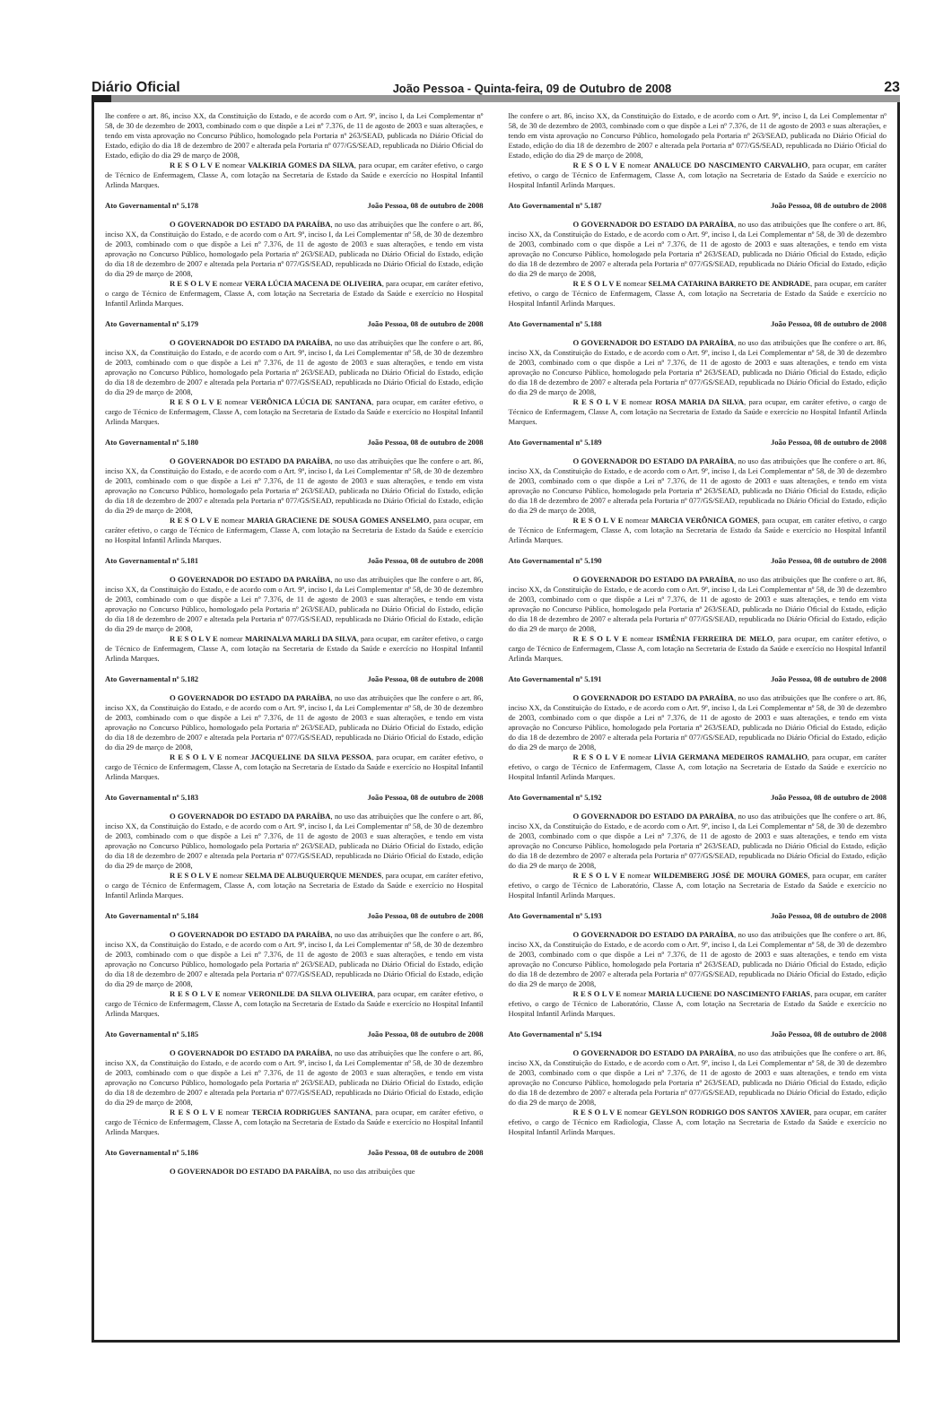Diário Oficial João Pessoa - Quinta-feira, 09 de Outubro de 2008 23
lhe confere o art. 86, inciso XX, da Constituição do Estado, e de acordo com o Art. 9º, inciso I, da Lei Complementar nº 58, de 30 de dezembro de 2003, combinado com o que dispõe a Lei nº 7.376, de 11 de agosto de 2003 e suas alterações, e tendo em vista aprovação no Concurso Público, homologado pela Portaria nº 263/SEAD, publicada no Diário Oficial do Estado, edição do dia 18 de dezembro de 2007 e alterada pela Portaria nº 077/GS/SEAD, republicada no Diário Oficial do Estado, edição do dia 29 de março de 2008,
R E S O L V E nomear VALKIRIA GOMES DA SILVA, para ocupar, em caráter efetivo, o cargo de Técnico de Enfermagem, Classe A, com lotação na Secretaria de Estado da Saúde e exercício no Hospital Infantil Arlinda Marques.
Ato Governamental nº 5.178 João Pessoa, 08 de outubro de 2008
O GOVERNADOR DO ESTADO DA PARAÍBA, no uso das atribuições que lhe confere o art. 86, inciso XX, da Constituição do Estado, e de acordo com o Art. 9º, inciso I, da Lei Complementar nº 58, de 30 de dezembro de 2003, combinado com o que dispõe a Lei nº 7.376, de 11 de agosto de 2003 e suas alterações, e tendo em vista aprovação no Concurso Público, homologado pela Portaria nº 263/SEAD, publicada no Diário Oficial do Estado, edição do dia 18 de dezembro de 2007 e alterada pela Portaria nº 077/GS/SEAD, republicada no Diário Oficial do Estado, edição do dia 29 de março de 2008,
R E S O L V E nomear VERA LÚCIA MACENA DE OLIVEIRA, para ocupar, em caráter efetivo, o cargo de Técnico de Enfermagem, Classe A, com lotação na Secretaria de Estado da Saúde e exercício no Hospital Infantil Arlinda Marques.
Ato Governamental nº 5.179 João Pessoa, 08 de outubro de 2008
O GOVERNADOR DO ESTADO DA PARAÍBA, no uso das atribuições que lhe confere o art. 86, inciso XX, da Constituição do Estado, e de acordo com o Art. 9º, inciso I, da Lei Complementar nº 58, de 30 de dezembro de 2003, combinado com o que dispõe a Lei nº 7.376, de 11 de agosto de 2003 e suas alterações, e tendo em vista aprovação no Concurso Público, homologado pela Portaria nº 263/SEAD, publicada no Diário Oficial do Estado, edição do dia 18 de dezembro de 2007 e alterada pela Portaria nº 077/GS/SEAD, republicada no Diário Oficial do Estado, edição do dia 29 de março de 2008,
R E S O L V E nomear VERÔNICA LÚCIA DE SANTANA, para ocupar, em caráter efetivo, o cargo de Técnico de Enfermagem, Classe A, com lotação na Secretaria de Estado da Saúde e exercício no Hospital Infantil Arlinda Marques.
Ato Governamental nº 5.180 João Pessoa, 08 de outubro de 2008
O GOVERNADOR DO ESTADO DA PARAÍBA, no uso das atribuições que lhe confere o art. 86, inciso XX, da Constituição do Estado, e de acordo com o Art. 9º, inciso I, da Lei Complementar nº 58, de 30 de dezembro de 2003, combinado com o que dispõe a Lei nº 7.376, de 11 de agosto de 2003 e suas alterações, e tendo em vista aprovação no Concurso Público, homologado pela Portaria nº 263/SEAD, publicada no Diário Oficial do Estado, edição do dia 18 de dezembro de 2007 e alterada pela Portaria nº 077/GS/SEAD, republicada no Diário Oficial do Estado, edição do dia 29 de março de 2008,
R E S O L V E nomear MARIA GRACIENE DE SOUSA GOMES ANSELMO, para ocupar, em caráter efetivo, o cargo de Técnico de Enfermagem, Classe A, com lotação na Secretaria de Estado da Saúde e exercício no Hospital Infantil Arlinda Marques.
Ato Governamental nº 5.181 João Pessoa, 08 de outubro de 2008
O GOVERNADOR DO ESTADO DA PARAÍBA, no uso das atribuições que lhe confere o art. 86, inciso XX, da Constituição do Estado, e de acordo com o Art. 9º, inciso I, da Lei Complementar nº 58, de 30 de dezembro de 2003, combinado com o que dispõe a Lei nº 7.376, de 11 de agosto de 2003 e suas alterações, e tendo em vista aprovação no Concurso Público, homologado pela Portaria nº 263/SEAD, publicada no Diário Oficial do Estado, edição do dia 18 de dezembro de 2007 e alterada pela Portaria nº 077/GS/SEAD, republicada no Diário Oficial do Estado, edição do dia 29 de março de 2008,
R E S O L V E nomear MARINALVA MARLI DA SILVA, para ocupar, em caráter efetivo, o cargo de Técnico de Enfermagem, Classe A, com lotação na Secretaria de Estado da Saúde e exercício no Hospital Infantil Arlinda Marques.
Ato Governamental nº 5.182 João Pessoa, 08 de outubro de 2008
O GOVERNADOR DO ESTADO DA PARAÍBA, no uso das atribuições que lhe confere o art. 86, inciso XX, da Constituição do Estado, e de acordo com o Art. 9º, inciso I, da Lei Complementar nº 58, de 30 de dezembro de 2003, combinado com o que dispõe a Lei nº 7.376, de 11 de agosto de 2003 e suas alterações, e tendo em vista aprovação no Concurso Público, homologado pela Portaria nº 263/SEAD, publicada no Diário Oficial do Estado, edição do dia 18 de dezembro de 2007 e alterada pela Portaria nº 077/GS/SEAD, republicada no Diário Oficial do Estado, edição do dia 29 de março de 2008,
R E S O L V E nomear JACQUELINE DA SILVA PESSOA, para ocupar, em caráter efetivo, o cargo de Técnico de Enfermagem, Classe A, com lotação na Secretaria de Estado da Saúde e exercício no Hospital Infantil Arlinda Marques.
Ato Governamental nº 5.183 João Pessoa, 08 de outubro de 2008
O GOVERNADOR DO ESTADO DA PARAÍBA, no uso das atribuições que lhe confere o art. 86, inciso XX, da Constituição do Estado, e de acordo com o Art. 9º, inciso I, da Lei Complementar nº 58, de 30 de dezembro de 2003, combinado com o que dispõe a Lei nº 7.376, de 11 de agosto de 2003 e suas alterações, e tendo em vista aprovação no Concurso Público, homologado pela Portaria nº 263/SEAD, publicada no Diário Oficial do Estado, edição do dia 18 de dezembro de 2007 e alterada pela Portaria nº 077/GS/SEAD, republicada no Diário Oficial do Estado, edição do dia 29 de março de 2008,
R E S O L V E nomear SELMA DE ALBUQUERQUE MENDES, para ocupar, em caráter efetivo, o cargo de Técnico de Enfermagem, Classe A, com lotação na Secretaria de Estado da Saúde e exercício no Hospital Infantil Arlinda Marques.
Ato Governamental nº 5.184 João Pessoa, 08 de outubro de 2008
O GOVERNADOR DO ESTADO DA PARAÍBA, no uso das atribuições que lhe confere o art. 86, inciso XX, da Constituição do Estado, e de acordo com o Art. 9º, inciso I, da Lei Complementar nº 58, de 30 de dezembro de 2003, combinado com o que dispõe a Lei nº 7.376, de 11 de agosto de 2003 e suas alterações, e tendo em vista aprovação no Concurso Público, homologado pela Portaria nº 263/SEAD, publicada no Diário Oficial do Estado, edição do dia 18 de dezembro de 2007 e alterada pela Portaria nº 077/GS/SEAD, republicada no Diário Oficial do Estado, edição do dia 29 de março de 2008,
R E S O L V E nomear VERONILDE DA SILVA OLIVEIRA, para ocupar, em caráter efetivo, o cargo de Técnico de Enfermagem, Classe A, com lotação na Secretaria de Estado da Saúde e exercício no Hospital Infantil Arlinda Marques.
Ato Governamental nº 5.185 João Pessoa, 08 de outubro de 2008
O GOVERNADOR DO ESTADO DA PARAÍBA, no uso das atribuições que lhe confere o art. 86, inciso XX, da Constituição do Estado, e de acordo com o Art. 9º, inciso I, da Lei Complementar nº 58, de 30 de dezembro de 2003, combinado com o que dispõe a Lei nº 7.376, de 11 de agosto de 2003 e suas alterações, e tendo em vista aprovação no Concurso Público, homologado pela Portaria nº 263/SEAD, publicada no Diário Oficial do Estado, edição do dia 18 de dezembro de 2007 e alterada pela Portaria nº 077/GS/SEAD, republicada no Diário Oficial do Estado, edição do dia 29 de março de 2008,
R E S O L V E nomear TERCIA RODRIGUES SANTANA, para ocupar, em caráter efetivo, o cargo de Técnico de Enfermagem, Classe A, com lotação na Secretaria de Estado da Saúde e exercício no Hospital Infantil Arlinda Marques.
Ato Governamental nº 5.186 João Pessoa, 08 de outubro de 2008
O GOVERNADOR DO ESTADO DA PARAÍBA, no uso das atribuições que
lhe confere o art. 86, inciso XX, da Constituição do Estado, e de acordo com o Art. 9º, inciso I, da Lei Complementar nº 58, de 30 de dezembro de 2003, combinado com o que dispõe a Lei nº 7.376, de 11 de agosto de 2003 e suas alterações, e tendo em vista aprovação no Concurso Público, homologado pela Portaria nº 263/SEAD, publicada no Diário Oficial do Estado, edição do dia 18 de dezembro de 2007 e alterada pela Portaria nº 077/GS/SEAD, republicada no Diário Oficial do Estado, edição do dia 29 de março de 2008,
R E S O L V E nomear ANALUCE DO NASCIMENTO CARVALHO, para ocupar, em caráter efetivo, o cargo de Técnico de Enfermagem, Classe A, com lotação na Secretaria de Estado da Saúde e exercício no Hospital Infantil Arlinda Marques.
Ato Governamental nº 5.187 João Pessoa, 08 de outubro de 2008
O GOVERNADOR DO ESTADO DA PARAÍBA, no uso das atribuições que lhe confere o art. 86, inciso XX, da Constituição do Estado, e de acordo com o Art. 9º, inciso I, da Lei Complementar nº 58, de 30 de dezembro de 2003, combinado com o que dispõe a Lei nº 7.376, de 11 de agosto de 2003 e suas alterações, e tendo em vista aprovação no Concurso Público, homologado pela Portaria nº 263/SEAD, publicada no Diário Oficial do Estado, edição do dia 18 de dezembro de 2007 e alterada pela Portaria nº 077/GS/SEAD, republicada no Diário Oficial do Estado, edição do dia 29 de março de 2008,
R E S O L V E nomear SELMA CATARINA BARRETO DE ANDRADE, para ocupar, em caráter efetivo, o cargo de Técnico de Enfermagem, Classe A, com lotação na Secretaria de Estado da Saúde e exercício no Hospital Infantil Arlinda Marques.
Ato Governamental nº 5.188 João Pessoa, 08 de outubro de 2008
O GOVERNADOR DO ESTADO DA PARAÍBA, no uso das atribuições que lhe confere o art. 86, inciso XX, da Constituição do Estado, e de acordo com o Art. 9º, inciso I, da Lei Complementar nº 58, de 30 de dezembro de 2003, combinado com o que dispõe a Lei nº 7.376, de 11 de agosto de 2003 e suas alterações, e tendo em vista aprovação no Concurso Público, homologado pela Portaria nº 263/SEAD, publicada no Diário Oficial do Estado, edição do dia 18 de dezembro de 2007 e alterada pela Portaria nº 077/GS/SEAD, republicada no Diário Oficial do Estado, edição do dia 29 de março de 2008,
R E S O L V E nomear ROSA MARIA DA SILVA, para ocupar, em caráter efetivo, o cargo de Técnico de Enfermagem, Classe A, com lotação na Secretaria de Estado da Saúde e exercício no Hospital Infantil Arlinda Marques.
Ato Governamental nº 5.189 João Pessoa, 08 de outubro de 2008
O GOVERNADOR DO ESTADO DA PARAÍBA, no uso das atribuições que lhe confere o art. 86, inciso XX, da Constituição do Estado, e de acordo com o Art. 9º, inciso I, da Lei Complementar nº 58, de 30 de dezembro de 2003, combinado com o que dispõe a Lei nº 7.376, de 11 de agosto de 2003 e suas alterações, e tendo em vista aprovação no Concurso Público, homologado pela Portaria nº 263/SEAD, publicada no Diário Oficial do Estado, edição do dia 18 de dezembro de 2007 e alterada pela Portaria nº 077/GS/SEAD, republicada no Diário Oficial do Estado, edição do dia 29 de março de 2008,
R E S O L V E nomear MARCIA VERÔNICA GOMES, para ocupar, em caráter efetivo, o cargo de Técnico de Enfermagem, Classe A, com lotação na Secretaria de Estado da Saúde e exercício no Hospital Infantil Arlinda Marques.
Ato Governamental nº 5.190 João Pessoa, 08 de outubro de 2008
O GOVERNADOR DO ESTADO DA PARAÍBA, no uso das atribuições que lhe confere o art. 86, inciso XX, da Constituição do Estado, e de acordo com o Art. 9º, inciso I, da Lei Complementar nº 58, de 30 de dezembro de 2003, combinado com o que dispõe a Lei nº 7.376, de 11 de agosto de 2003 e suas alterações, e tendo em vista aprovação no Concurso Público, homologado pela Portaria nº 263/SEAD, publicada no Diário Oficial do Estado, edição do dia 18 de dezembro de 2007 e alterada pela Portaria nº 077/GS/SEAD, republicada no Diário Oficial do Estado, edição do dia 29 de março de 2008,
R E S O L V E nomear ISMÊNIA FERREIRA DE MELO, para ocupar, em caráter efetivo, o cargo de Técnico de Enfermagem, Classe A, com lotação na Secretaria de Estado da Saúde e exercício no Hospital Infantil Arlinda Marques.
Ato Governamental nº 5.191 João Pessoa, 08 de outubro de 2008
O GOVERNADOR DO ESTADO DA PARAÍBA, no uso das atribuições que lhe confere o art. 86, inciso XX, da Constituição do Estado, e de acordo com o Art. 9º, inciso I, da Lei Complementar nº 58, de 30 de dezembro de 2003, combinado com o que dispõe a Lei nº 7.376, de 11 de agosto de 2003 e suas alterações, e tendo em vista aprovação no Concurso Público, homologado pela Portaria nº 263/SEAD, publicada no Diário Oficial do Estado, edição do dia 18 de dezembro de 2007 e alterada pela Portaria nº 077/GS/SEAD, republicada no Diário Oficial do Estado, edição do dia 29 de março de 2008,
R E S O L V E nomear LÍVIA GERMANA MEDEIROS RAMALHO, para ocupar, em caráter efetivo, o cargo de Técnico de Enfermagem, Classe A, com lotação na Secretaria de Estado da Saúde e exercício no Hospital Infantil Arlinda Marques.
Ato Governamental nº 5.192 João Pessoa, 08 de outubro de 2008
O GOVERNADOR DO ESTADO DA PARAÍBA, no uso das atribuições que lhe confere o art. 86, inciso XX, da Constituição do Estado, e de acordo com o Art. 9º, inciso I, da Lei Complementar nº 58, de 30 de dezembro de 2003, combinado com o que dispõe a Lei nº 7.376, de 11 de agosto de 2003 e suas alterações, e tendo em vista aprovação no Concurso Público, homologado pela Portaria nº 263/SEAD, publicada no Diário Oficial do Estado, edição do dia 18 de dezembro de 2007 e alterada pela Portaria nº 077/GS/SEAD, republicada no Diário Oficial do Estado, edição do dia 29 de março de 2008,
R E S O L V E nomear WILDEMBERG JOSÉ DE MOURA GOMES, para ocupar, em caráter efetivo, o cargo de Técnico de Laboratório, Classe A, com lotação na Secretaria de Estado da Saúde e exercício no Hospital Infantil Arlinda Marques.
Ato Governamental nº 5.193 João Pessoa, 08 de outubro de 2008
O GOVERNADOR DO ESTADO DA PARAÍBA, no uso das atribuições que lhe confere o art. 86, inciso XX, da Constituição do Estado, e de acordo com o Art. 9º, inciso I, da Lei Complementar nº 58, de 30 de dezembro de 2003, combinado com o que dispõe a Lei nº 7.376, de 11 de agosto de 2003 e suas alterações, e tendo em vista aprovação no Concurso Público, homologado pela Portaria nº 263/SEAD, publicada no Diário Oficial do Estado, edição do dia 18 de dezembro de 2007 e alterada pela Portaria nº 077/GS/SEAD, republicada no Diário Oficial do Estado, edição do dia 29 de março de 2008,
R E S O L V E nomear MARIA LUCIENE DO NASCIMENTO FARIAS, para ocupar, em caráter efetivo, o cargo de Técnico de Laboratório, Classe A, com lotação na Secretaria de Estado da Saúde e exercício no Hospital Infantil Arlinda Marques.
Ato Governamental nº 5.194 João Pessoa, 08 de outubro de 2008
O GOVERNADOR DO ESTADO DA PARAÍBA, no uso das atribuições que lhe confere o art. 86, inciso XX, da Constituição do Estado, e de acordo com o Art. 9º, inciso I, da Lei Complementar nº 58, de 30 de dezembro de 2003, combinado com o que dispõe a Lei nº 7.376, de 11 de agosto de 2003 e suas alterações, e tendo em vista aprovação no Concurso Público, homologado pela Portaria nº 263/SEAD, publicada no Diário Oficial do Estado, edição do dia 18 de dezembro de 2007 e alterada pela Portaria nº 077/GS/SEAD, republicada no Diário Oficial do Estado, edição do dia 29 de março de 2008,
R E S O L V E nomear GEYLSON RODRIGO DOS SANTOS XAVIER, para ocupar, em caráter efetivo, o cargo de Técnico em Radiologia, Classe A, com lotação na Secretaria de Estado da Saúde e exercício no Hospital Infantil Arlinda Marques.